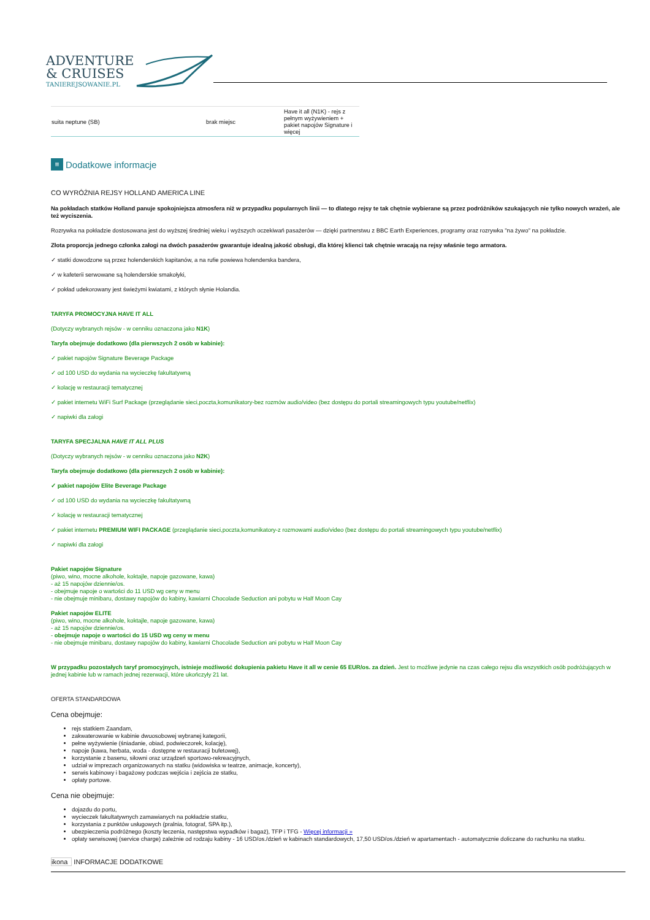ADVENTURE
& CRUISES
TANIEREJSOWANIE.PL
| suita neptune (SB) | brak miejsc | Have it all (N1K) - rejs z pełnym wyżywieniem + pakiet napojów Signature i więcej |
≡ Dodatkowe informacje
CO WYRÓŻNIA REJSY HOLLAND AMERICA LINE
Na pokładach statków Holland panuje spokojniejsza atmosfera niż w przypadku popularnych linii — to dlatego rejsy te tak chętnie wybierane są przez podróżników szukających nie tylko nowych wrażeń, ale też wyciszenia.
Rozrywka na pokładzie dostosowana jest do wyższej średniej wieku i wyższych oczekiwań pasażerów — dzięki partnerstwu z BBC Earth Experiences, programy oraz rozrywka "na żywo" na pokładzie.
Złota proporcja jednego członka załogi na dwóch pasażerów gwarantuje idealną jakość obsługi, dla której klienci tak chętnie wracają na rejsy właśnie tego armatora.
✓ statki dowodzone są przez holenderskich kapitanów, a na rufie powiewa holenderska bandera,
✓ w kafeterii serwowane są holenderskie smakołyki,
✓ pokład udekorowany jest świeżymi kwiatami, z których słynie Holandia.
TARYFA PROMOCYJNA HAVE IT ALL
(Dotyczy wybranych rejsów - w cenniku oznaczona jako N1K)
Taryfa obejmuje dodatkowo (dla pierwszych 2 osób w kabinie):
✓ pakiet napojów Signature Beverage Package
✓ od 100 USD do wydania na wycieczkę fakultatywną
✓ kolację w restauracji tematycznej
✓ pakiet internetu WiFi Surf Package (przeglądanie sieci,poczta,komunikatory-bez rozmów audio/video (bez dostępu do portali streamingowych typu youtube/netflix)
✓ napiwki dla załogi
TARYFA SPECJALNA HAVE IT ALL PLUS
(Dotyczy wybranych rejsów - w cenniku oznaczona jako N2K)
Taryfa obejmuje dodatkowo (dla pierwszych 2 osób w kabinie):
✓ pakiet napojów Elite Beverage Package
✓ od 100 USD do wydania na wycieczkę fakultatywną
✓ kolację w restauracji tematycznej
✓ pakiet internetu PREMIUM WIFI PACKAGE (przeglądanie sieci,poczta,komunikatory-z rozmowami audio/video (bez dostępu do portali streamingowych typu youtube/netflix)
✓ napiwki dla załogi
Pakiet napojów Signature
(piwo, wino, mocne alkohole, koktajle, napoje gazowane, kawa)
- aż 15 napojów dziennie/os.
- obejmuje napoje o wartości do 11 USD wg ceny w menu
- nie obejmuje minibaru, dostawy napojów do kabiny, kawiarni Chocolade Seduction ani pobytu w Half Moon Cay
Pakiet napojów ELITE
(piwo, wino, mocne alkohole, koktajle, napoje gazowane, kawa)
- aż 15 napojów dziennie/os.
- obejmuje napoje o wartości do 15 USD wg ceny w menu
- nie obejmuje minibaru, dostawy napojów do kabiny, kawiarni Chocolade Seduction ani pobytu w Half Moon Cay
W przypadku pozostałych taryf promocyjnych, istnieje możliwość dokupienia pakietu Have it all w cenie 65 EUR/os. za dzień. Jest to możliwe jedynie na czas całego rejsu dla wszystkich osób podróżujących w jednej kabinie lub w ramach jednej rezerwacji, które ukończyły 21 lat.
OFERTA STANDARDOWA
Cena obejmuje:
rejs statkiem Zaandam,
zakwaterowanie w kabinie dwuosobowej wybranej kategorii,
pełne wyżywienie (śniadanie, obiad, podwieczorek, kolację),
napoje (kawa, herbata, woda - dostępne w restauracji bufetowej),
korzystanie z basenu, siłowni oraz urządzeń sportowo-rekreacyjnych,
udział w imprezach organizowanych na statku (widowiska w teatrze, animacje, koncerty),
serwis kabinowy i bagażowy podczas wejścia i zejścia ze statku,
opłaty portowe.
Cena nie obejmuje:
dojazdu do portu,
wycieczek fakultatywnych zamawianych na pokładzie statku,
korzystania z punktów usługowych (pralnia, fotograf, SPA itp.),
ubezpieczenia podróżnego (koszty leczenia, następstwa wypadków i bagaż), TFP i TFG - Więcej informacji »
opłaty serwisowej (service charge) zależnie od rodzaju kabiny - 16 USD/os./dzień w kabinach standardowych, 17,50 USD/os./dzień w apartamentach - automatycznie doliczane do rachunku na statku.
ikona INFORMACJE DODATKOWE